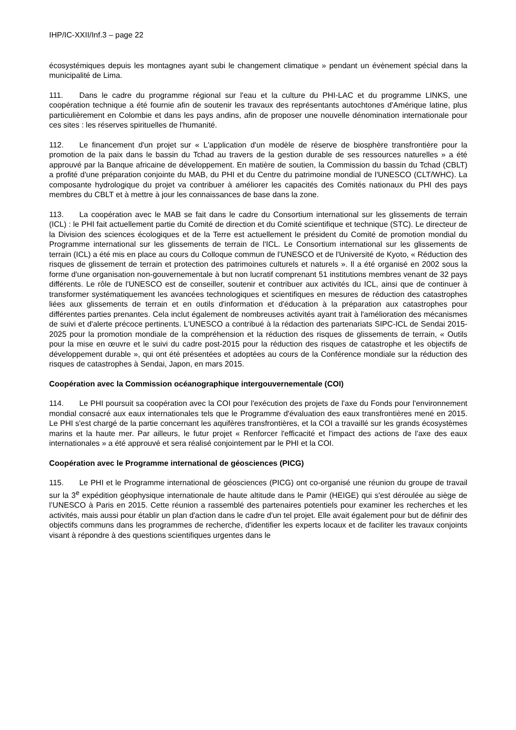IHP/IC-XXII/Inf.3 – page 22
écosystémiques depuis les montagnes ayant subi le changement climatique » pendant un évènement spécial dans la municipalité de Lima.
111. Dans le cadre du programme régional sur l'eau et la culture du PHI-LAC et du programme LINKS, une coopération technique a été fournie afin de soutenir les travaux des représentants autochtones d'Amérique latine, plus particulièrement en Colombie et dans les pays andins, afin de proposer une nouvelle dénomination internationale pour ces sites : les réserves spirituelles de l'humanité.
112. Le financement d'un projet sur « L'application d'un modèle de réserve de biosphère transfrontière pour la promotion de la paix dans le bassin du Tchad au travers de la gestion durable de ses ressources naturelles » a été approuvé par la Banque africaine de développement. En matière de soutien, la Commission du bassin du Tchad (CBLT) a profité d'une préparation conjointe du MAB, du PHI et du Centre du patrimoine mondial de l'UNESCO (CLT/WHC). La composante hydrologique du projet va contribuer à améliorer les capacités des Comités nationaux du PHI des pays membres du CBLT et à mettre à jour les connaissances de base dans la zone.
113. La coopération avec le MAB se fait dans le cadre du Consortium international sur les glissements de terrain (ICL) : le PHI fait actuellement partie du Comité de direction et du Comité scientifique et technique (STC). Le directeur de la Division des sciences écologiques et de la Terre est actuellement le président du Comité de promotion mondial du Programme international sur les glissements de terrain de l'ICL. Le Consortium international sur les glissements de terrain (ICL) a été mis en place au cours du Colloque commun de l'UNESCO et de l'Université de Kyoto, « Réduction des risques de glissement de terrain et protection des patrimoines culturels et naturels ». Il a été organisé en 2002 sous la forme d'une organisation non-gouvernementale à but non lucratif comprenant 51 institutions membres venant de 32 pays différents. Le rôle de l'UNESCO est de conseiller, soutenir et contribuer aux activités du ICL, ainsi que de continuer à transformer systématiquement les avancées technologiques et scientifiques en mesures de réduction des catastrophes liées aux glissements de terrain et en outils d'information et d'éducation à la préparation aux catastrophes pour différentes parties prenantes. Cela inclut également de nombreuses activités ayant trait à l'amélioration des mécanismes de suivi et d'alerte précoce pertinents. L'UNESCO a contribué à la rédaction des partenariats SIPC-ICL de Sendai 2015-2025 pour la promotion mondiale de la compréhension et la réduction des risques de glissements de terrain, « Outils pour la mise en œuvre et le suivi du cadre post-2015 pour la réduction des risques de catastrophe et les objectifs de développement durable », qui ont été présentées et adoptées au cours de la Conférence mondiale sur la réduction des risques de catastrophes à Sendai, Japon, en mars 2015.
Coopération avec la Commission océanographique intergouvernementale (COI)
114. Le PHI poursuit sa coopération avec la COI pour l'exécution des projets de l'axe du Fonds pour l'environnement mondial consacré aux eaux internationales tels que le Programme d'évaluation des eaux transfrontières mené en 2015. Le PHI s'est chargé de la partie concernant les aquifères transfrontières, et la COI a travaillé sur les grands écosystèmes marins et la haute mer. Par ailleurs, le futur projet « Renforcer l'efficacité et l'impact des actions de l'axe des eaux internationales » a été approuvé et sera réalisé conjointement par le PHI et la COI.
Coopération avec le Programme international de géosciences (PICG)
115. Le PHI et le Programme international de géosciences (PICG) ont co-organisé une réunion du groupe de travail sur la 3<sup>e</sup> expédition géophysique internationale de haute altitude dans le Pamir (HEIGE) qui s'est déroulée au siège de l’UNESCO à Paris en 2015. Cette réunion a rassemblé des partenaires potentiels pour examiner les recherches et les activités, mais aussi pour établir un plan d'action dans le cadre d'un tel projet. Elle avait également pour but de définir des objectifs communs dans les programmes de recherche, d'identifier les experts locaux et de faciliter les travaux conjoints visant à répondre à des questions scientifiques urgentes dans le